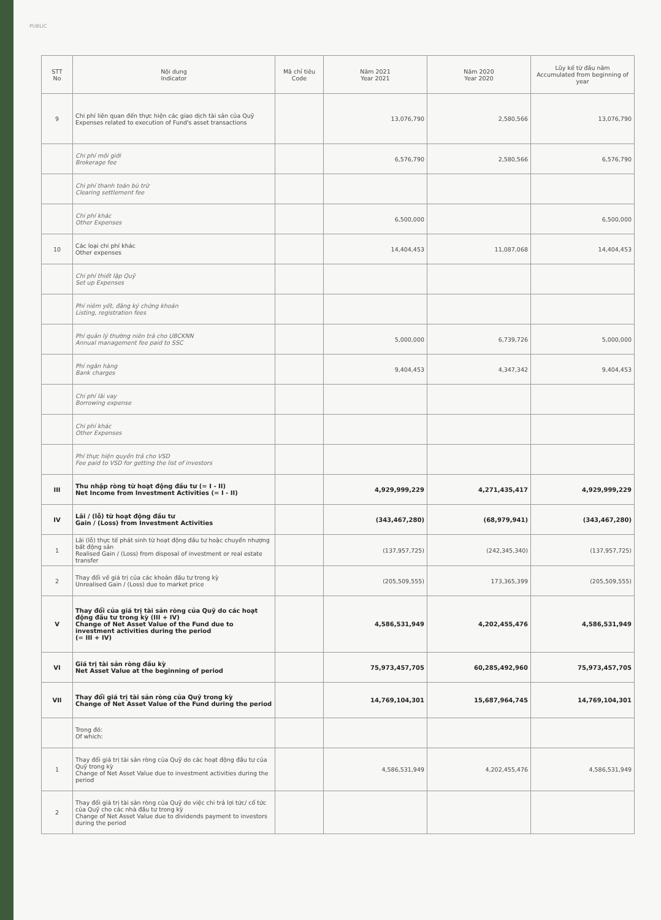PUBLIC
| STT No | Nội dung Indicator | Mã chỉ tiêu Code | Năm 2021 Year 2021 | Năm 2020 Year 2020 | Lũy kế từ đầu năm Accumulated from beginning of year |
| --- | --- | --- | --- | --- | --- |
| 9 | Chi phí liên quan đến thực hiện các giao dịch tài sản của Quỹ Expenses related to execution of Fund's asset transactions | | 13,076,790 | 2,580,566 | 13,076,790 |
| | Chi phí môi giới Brokerage fee | | 6,576,790 | 2,580,566 | 6,576,790 |
| | Chi phí thanh toán bù trừ Clearing settlement fee | | | | |
| | Chi phí khác Other Expenses | | 6,500,000 | | 6,500,000 |
| 10 | Các loại chi phí khác Other expenses | | 14,404,453 | 11,087,068 | 14,404,453 |
| | Chi phí thiết lập Quỹ Set up Expenses | | | | |
| | Phí niêm yết, đăng ký chứng khoán Listing, registration fees | | | | |
| | Phí quản lý thường niên trả cho UBCKNN Annual management fee paid to SSC | | 5,000,000 | 6,739,726 | 5,000,000 |
| | Phí ngân hàng Bank charges | | 9,404,453 | 4,347,342 | 9,404,453 |
| | Chi phí lãi vay Borrowing expense | | | | |
| | Chi phí khác Other Expenses | | | | |
| | Phí thực hiện quyền trả cho VSD Fee paid to VSD for getting the list of investors | | | | |
| III | Thu nhập ròng từ hoạt động đầu tư (= I - II) Net Income from Investment Activities (= I - II) | | 4,929,999,229 | 4,271,435,417 | 4,929,999,229 |
| IV | Lãi / (lỗ) từ hoạt động đầu tư Gain / (Loss) from Investment Activities | | (343,467,280) | (68,979,941) | (343,467,280) |
| 1 | Lãi (lỗ) thực tế phát sinh từ hoạt động đầu tư hoặc chuyển nhượng bất động sản Realised Gain / (Loss) from disposal of investment or real estate transfer | | (137,957,725) | (242,345,340) | (137,957,725) |
| 2 | Thay đổi về giá trị của các khoản đầu tư trong kỳ Unrealised Gain / (Loss) due to market price | | (205,509,555) | 173,365,399 | (205,509,555) |
| V | Thay đổi của giá trị tài sản ròng của Quỹ do các hoạt động đầu tư trong kỳ (III + IV) Change of Net Asset Value of the Fund due to investment activities during the period (= III + IV) | | 4,586,531,949 | 4,202,455,476 | 4,586,531,949 |
| VI | Giá trị tài sản ròng đầu kỳ Net Asset Value at the beginning of period | | 75,973,457,705 | 60,285,492,960 | 75,973,457,705 |
| VII | Thay đổi giá trị tài sản ròng của Quỹ trong kỳ Change of Net Asset Value of the Fund during the period | | 14,769,104,301 | 15,687,964,745 | 14,769,104,301 |
| | Trong đó: Of which: | | | | |
| 1 | Thay đổi giá trị tài sản ròng của Quỹ do các hoạt động đầu tư của Quỹ trong kỳ Change of Net Asset Value due to investment activities during the period | | 4,586,531,949 | 4,202,455,476 | 4,586,531,949 |
| 2 | Thay đổi giá trị tài sản ròng của Quỹ do việc chi trả lợi tức/ cổ tức của Quỹ cho các nhà đầu tư trong kỳ Change of Net Asset Value due to dividends payment to investors during the period | | | | |